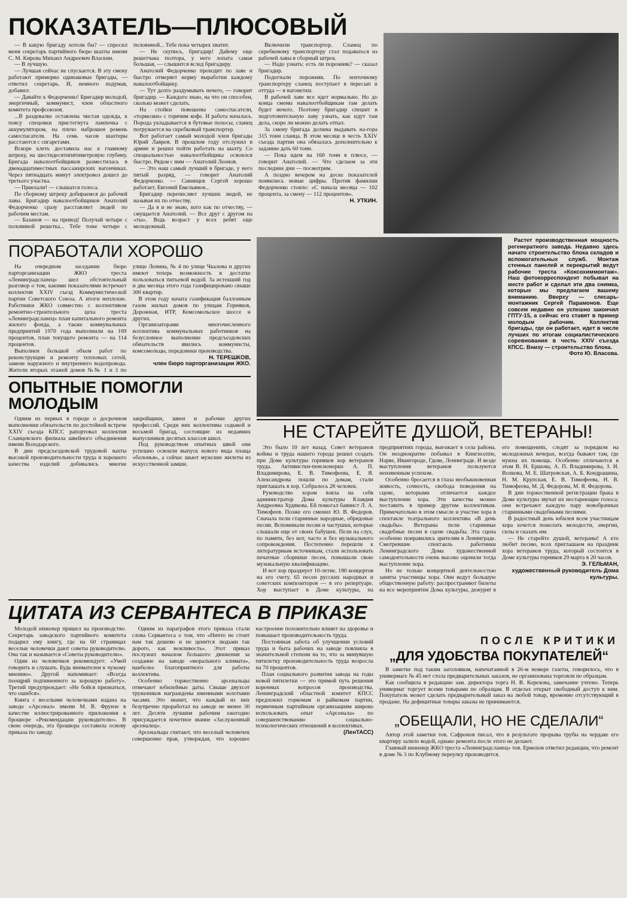ПОКАЗАТЕЛЬ—ПЛЮСОВЫЙ
— В какую бригаду хотели бы? — спросил меня секретарь партийного бюро шахты имени С. М. Кирова Михаил Андреевич Власкин.
— В лучшую.
— Лучшая сейчас не спускается. В эту смену работают примерно одинаковые бригады, — ответил секретарь. И, немного подумав, добавил:
— Давайте к Федорченко! Бригадир молодой, энергичный, коммунист, член областного комитета профсоюзов.
...В раздевалке оставлена чистая одежда, к поясу спецовки пристегнута лампочка с аккумулятором, на плечо наброшен ремень самоспасателя. На семь часов шахтеры расстаются с сигаретами.
Вскоре клеть доставила нас к главному штреку, на шестидесятипятиметровую глубину. Бригада навалоотбойщиков разместилась в двенадцатиместных пассажирских вагончиках. Через пятнадцать минут электровоз дошел до третьего участка.
— Приехали! — слышатся голоса.
По сборному штреку добираемся до рабочей лавы. Бригадир навалоотбойщиков Анатолий Федорченко сразу расставляет людей по рабочим местам.
— Базанов — на привод! Получай четыре с половиной решетка... Тебе тоже четыре с половиной... Тебе пока четырех хватит.
— Не скупись, бригадир! Дайему еще решетчака полтора, у него лопата самая большая, — слышится вслед бригадиру.
Анатолий Федорченко проходит по лаве и быстро отмеряет норму выработки каждому навалоотбойщику.
— Тут долго раздумывать нечего, — говорит бригадир. — Каждого знаю, на что он способен, сколько может сделать.
На стойки повешены самоспасатели, «тормозки» с горячим кофе. И работа началась. Порода укладывается в бутовые полосы, сланец погружается на скребковый транспортер.
Вот работает самый молодой член бригады Юрий Лавров. В прошлом году отслужил в армии и решил пойти работать на шахту. Со специальностью навалоотбойщика освоился быстро. Рядом с ним — Анатолий Леонов.
— Это наш самый лучший в бригаде, у него пятый разряд, — говорит Анатолий Федорченко. — Савинцев Сергей хорошо работает, Евгений Емельянов...
Бригадир перечисляет лучших людей, не называя их по отчеству.
— Да я и не знаю, кого как по отчеству, — смущается Анатолий. — Все друг с другом на «ты». Ведь возраст у всех ребят еще молодежный.
Включили транспортер. Сланец по скребковому транспортеру стал подаваться из рабочей лавы в сборный штрек.
— Надо узнать: есть ли порожняк? — сказал бригадир.
Подогнали порожняк. По ленточному транспортеру сланец поступает в пересып и оттуда — в вагонетки.
В рабочей лаве все идет нормально. Но до конца смены навалоотбойщикам там делать будет нечего. Поэтому бригадир спешит в подготовительную лаву узнать, как идут там дела, скоро ли можно делать отпал.
За смену бригада должна выдавать на-гора 315 тонн сланца. В этом месяце в честь XXIV съезда партии она обязалась дополнительно к заданию дать 60 тонн.
— Пока идем на 160 тонн в плюсе, — говорит Анатолий. — Что сделаем за эти последние дни — посмотрим.
А поздно вечером на доске показателей появились новые цифры. Против фамилии Федорченко стояло: «С начала месяца — 102 процента, за смену — 112 процентов».
Н. УТКИН.
ПОРАБОТАЛИ ХОРОШО
На очередном заседании бюро парторганизации ЖКО треста «Ленинградсланец» шел обстоятельный разговор о том, какими показателями встречает коллектив XXIV съезд Коммунистической партии Советского Союза. А итоги неплохие. Работники ЖКО совместно с коллективом ремонтно-строительного цеха треста «Ленинградсланец» план капитального ремонта жилого фонда, а также коммунальных предприятий 1970 года выполнили на 109 процентов, план текущего ремонта — на 114 процентов.
Выполнен большой объем работ по реконструкции и ремонту тепловых сетей, замене наружного и внутреннего водопровода. Жители вторых этажей домов №№ 1 и 3 по улице Ленина, № 4 по улице Чкалова и других имеют теперь возможность в достатке пользоваться питьевой водой. За истекший год и два месяца этого года газифицировано свыше 300 квартир.
В этом году начата газификация баллонным газом жилых домов по улицам Горняков, Дорожная, ИТР, Комсомольское шоссе и других.
Организаторами многочисленного коллектива коммунальных работников на безусловное выполнение предсъездовских обязательств явились коммунисты, комсомольцы, передовики производства.
Н. ТЕРЕШКОВ,
член бюро парторганизации ЖКО.
ОПЫТНЫЕ ПОМОГЛИ МОЛОДЫМ
Одним из первых в городе о досрочном выполнении обязательств по достойной встрече XXIV съезда КПСС рапортовал коллектив Сланцевского филиала швейного объединения имени Володарского.
В дни предсъездовской трудовой вахты высокой производительности труда и хорошего качества изделий добивались многие закройщики, швеи и рабочие других профессий. Среди них коллективы седьмой и восьмой бригад, состоящие из недавних выпускников десятых классов школ.
Под руководством опытных швей они успешно освоили выпуск нового вида плаща «болонья», а сейчас шьют мужские жилеты из искусственной замши.
Растет производственная мощность регенератного завода. Недавно здесь начато строительство блока складов и вспомогательных служб. Монтаж стенных панелей и перекрытий ведут рабочие треста «Коксохиммонтаж». Наш фотокорреспондент побывал на месте работ и сделал эти два снимка, которые мы предлагаем вашему вниманию. Вверху — слесарь-монтажник Сергей Парамонов. Еще совсем недавно он успешно закончил ГПТУ-15, а сейчас его ставят в пример молодым рабочим. Коллектив бригады, где он работает, идет в числе лучших по итогам социалистического соревнования в честь XXIV съезда КПСС. Внизу — строительство блока.
Фото Ю. Власова.
НЕ СТАРЕЙТЕ ДУШОЙ, ВЕТЕРАНЫ!
Это было 10 лет назад. Совет ветеранов войны и труда нашего города решил создать при Доме культуры горняков хор ветеранов труда. Активистки-пенсионерки А. П. Владимирова, Е. В. Тимофеева, Е. Я. Александрова пошли по домам, стали приглашать в хор. Собралось 28 человек.
Руководство хором взяла на себя администратор Дома культуры Клавдия Андреевна Худякова. Ей помогал баянист Л. А. Тимофеев. Позже его сменил Ю. В. Федоров. Сначала пели старинные народные, обрядовые песни. Вспоминали песни и частушки, которые слышали еще от своих бабушек. Пели на слух, по памяти, без нот, часто и без музыкального сопровождения. Постепенно перешли к литературным источникам, стали использовать печатные сборники песен, повышали свою музыкальную квалификацию.
И вот хор празднует 10-летие. 180 концертов на его счету. 65 песен русских народных и советских композиторов — в его репертуаре. Хор выступает в Доме культуры, на предприятиях города, выезжает в села района. Он неоднократно побывал в Кингисеппе, Нарве, Ивангороде, Гдове, Ленинграде. И везде выступления ветеранов пользуются неизменным успехом.
Особенно бросается в глаза необыкновенная живость, сочность, свобода поведения на сцене, которыми отличается каждое выступление хора. Эти качества можно поставить в пример другим коллективам. Примечательно в этом смысле и участие хора в спектакле театрального коллектива «В день свадьбы». Ветераны пели старинные свадебные песни в сцене свадьбы. Эта сцена особенно понравились зрителям в Ленинграде. Смотревшие спектакль работники Ленинградского Дома художественной самодеятельности очень высоко оценили тогда выступление хора.
Но не только концертной деятельностью заняты участницы хора. Они ведут большую общественную работу: распространяют билеты на все мероприятия Дома культуры, дежурят в его помещениях, следят за порядком на молодежных вечерах, всегда бывают там, где нужна их помощь. Особенно отличаются в этом В. Н. Ершова, А. П. Владимирова, З. И. Волкова, М. Е. Шатровская, А. Б. Кондрашина, Н. М. Крупская, Е. В. Тимофеева, Н. В. Тимофеева, М. Д. Федорова, М. Я. Федорова.
В дни торжественной регистрации брака в Доме культуры звучат их нестареющие голоса: они встречают каждую пару новобрачных старинными свадебными песнями.
В радостный день юбилея всем участницам хора хочется пожелать молодости, энергии, силы и сказать им:
— Не старейте душой, ветераны! А кто любит песню, всех приглашаем на праздник хора ветеранов труда, который состоится в Доме культуры горняков 29 марта в 20 часов.
Э. ГЕЛЬМАН,
художественный руководитель Дома культуры.
ЦИТАТА ИЗ СЕРВАНТЕСА В ПРИКАЗЕ
Молодой инженер пришел на производство. Секретарь заводского партийного комитета подарил ему книгу, где на 60 страницах веселые человечки дают советы руководителю. Она так и называется «Советы руководителю».
Один из человечков рекомендует: «Умей говорить и слушать. Будь внимателен к чужому мнению». Другой напоминает: «Всегда поощряй подчиненного за хорошую работу». Третий предупреждает: «Не бойся признаться, что ошибся».
Книга с веселыми человечками издана на заводе «Арсенал» имени М. В. Фрунзе в качестве иллюстрированного приложения к брошюре «Рекомендации руководителю». В свою очередь, эта брошюра составила основу приказа по заводу.
Одним из параграфов этого приказа стали слова Сервантеса о том, что «Ничто не стоит нам так дешево и не ценится людьми так дорого, как вежливость». Этот приказ послужил началом большого движения за создание на заводе «морального климата», наиболее благоприятного для работы коллектива.
Особенно торжественно арсенальцы отмечают юбилейные даты. Свыше двухсот тружеников награждены именными золотыми часами. Это значит, что каждый из них безупречно проработал на заводе не менее 30 лет. Десяти лучшим рабочим ежегодно присуждается почетное звание «Заслуженный арсеналец».
Арсенальцы считают, что веселый человечек совершенно прав, утверждая, что хорошее настроение положительно влияет на здоровье и повышает производительность труда.
Постоянная забота об улучшении условий труда и быта рабочих на заводе повлияла в значительной степени на то, что за минувшую пятилетку производительность труда возросла на 70 процентов.
План социального развития завода на годы новой пятилетки — это прямой путь решения коренных вопросов производства. Ленинградский областной комитет КПСС предложил горкомам и райкомам партии, первичным партийным организациям широко использовать опыт «Арсенала» по совершенствованию социально-психологических отношений в коллективах.
(ЛенТАСС)
ПОСЛЕ КРИТИКИ
„ДЛЯ УДОБСТВА ПОКУПАТЕЛЕЙ“
В заметке под таким заголовком, напечатанной в 26-м номере газеты, говорилось, что в универмаге № 45 нет стола предварительных заказов, не организована торговля по образцам.
Как сообщила в редакцию зам. директора торга Н. В. Корехова, замечание учтено. Теперь универмаг торгует всеми товарами по образцам. В отделах открыт свободный доступ к ним. Покупатель может сделать предварительный заказ на любой товар, временно отсутствующий в продаже. На дефицитные товары заказы не принимаются.
„ОБЕЩАЛИ, НО НЕ СДЕЛАЛИ“
Автор этой заметки тов. Сафронов писал, что в результате прорыва трубы на чердаке его квартиру залило водой, однако ремонта после этого не делают.
Главный инженер ЖКО треста «Ленинградсланец» тов. Ермохов ответил редакции, что ремонт в доме № 3 по Клубному переулку производится.